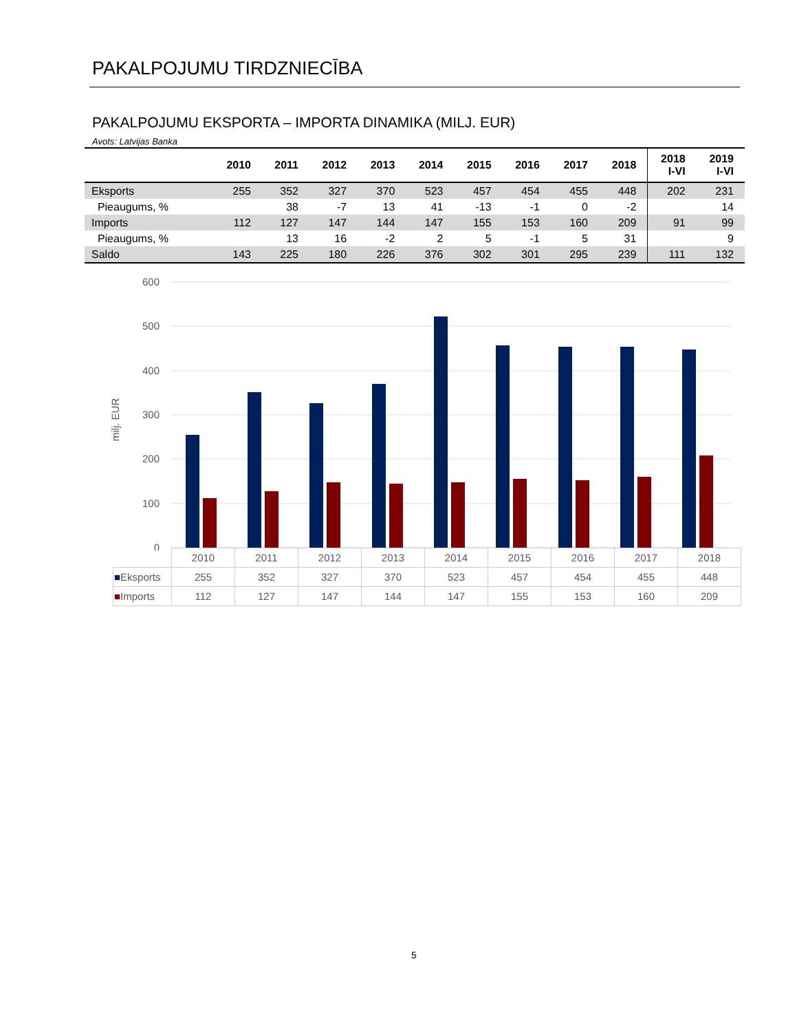PAKALPOJUMU TIRDZNIECĪBA
PAKALPOJUMU EKSPORTA – IMPORTA DINAMIKA (MILJ. EUR)
Avots: Latvijas Banka
| | 2010 | 2011 | 2012 | 2013 | 2014 | 2015 | 2016 | 2017 | 2018 | 2018 I-VI | 2019 I-VI |
| --- | --- | --- | --- | --- | --- | --- | --- | --- | --- | --- | --- |
| Eksports | 255 | 352 | 327 | 370 | 523 | 457 | 454 | 455 | 448 | 202 | 231 |
| Pieaugums, % | | 38 | -7 | 13 | 41 | -13 | -1 | 0 | -2 | | 14 |
| Imports | 112 | 127 | 147 | 144 | 147 | 155 | 153 | 160 | 209 | 91 | 99 |
| Pieaugums, % | | 13 | 16 | -2 | 2 | 5 | -1 | 5 | 31 | | 9 |
| Saldo | 143 | 225 | 180 | 226 | 376 | 302 | 301 | 295 | 239 | 111 | 132 |
600
500
400
300
200
100
0
milj. EUR
| | 2010 | 2011 | 2012 | 2013 | 2014 | 2015 | 2016 | 2017 | 2018 |
| ■ Eksports | 255 | 352 | 327 | 370 | 523 | 457 | 454 | 455 | 448 |
| ■ Imports | 112 | 127 | 147 | 144 | 147 | 155 | 153 | 160 | 209 |
5